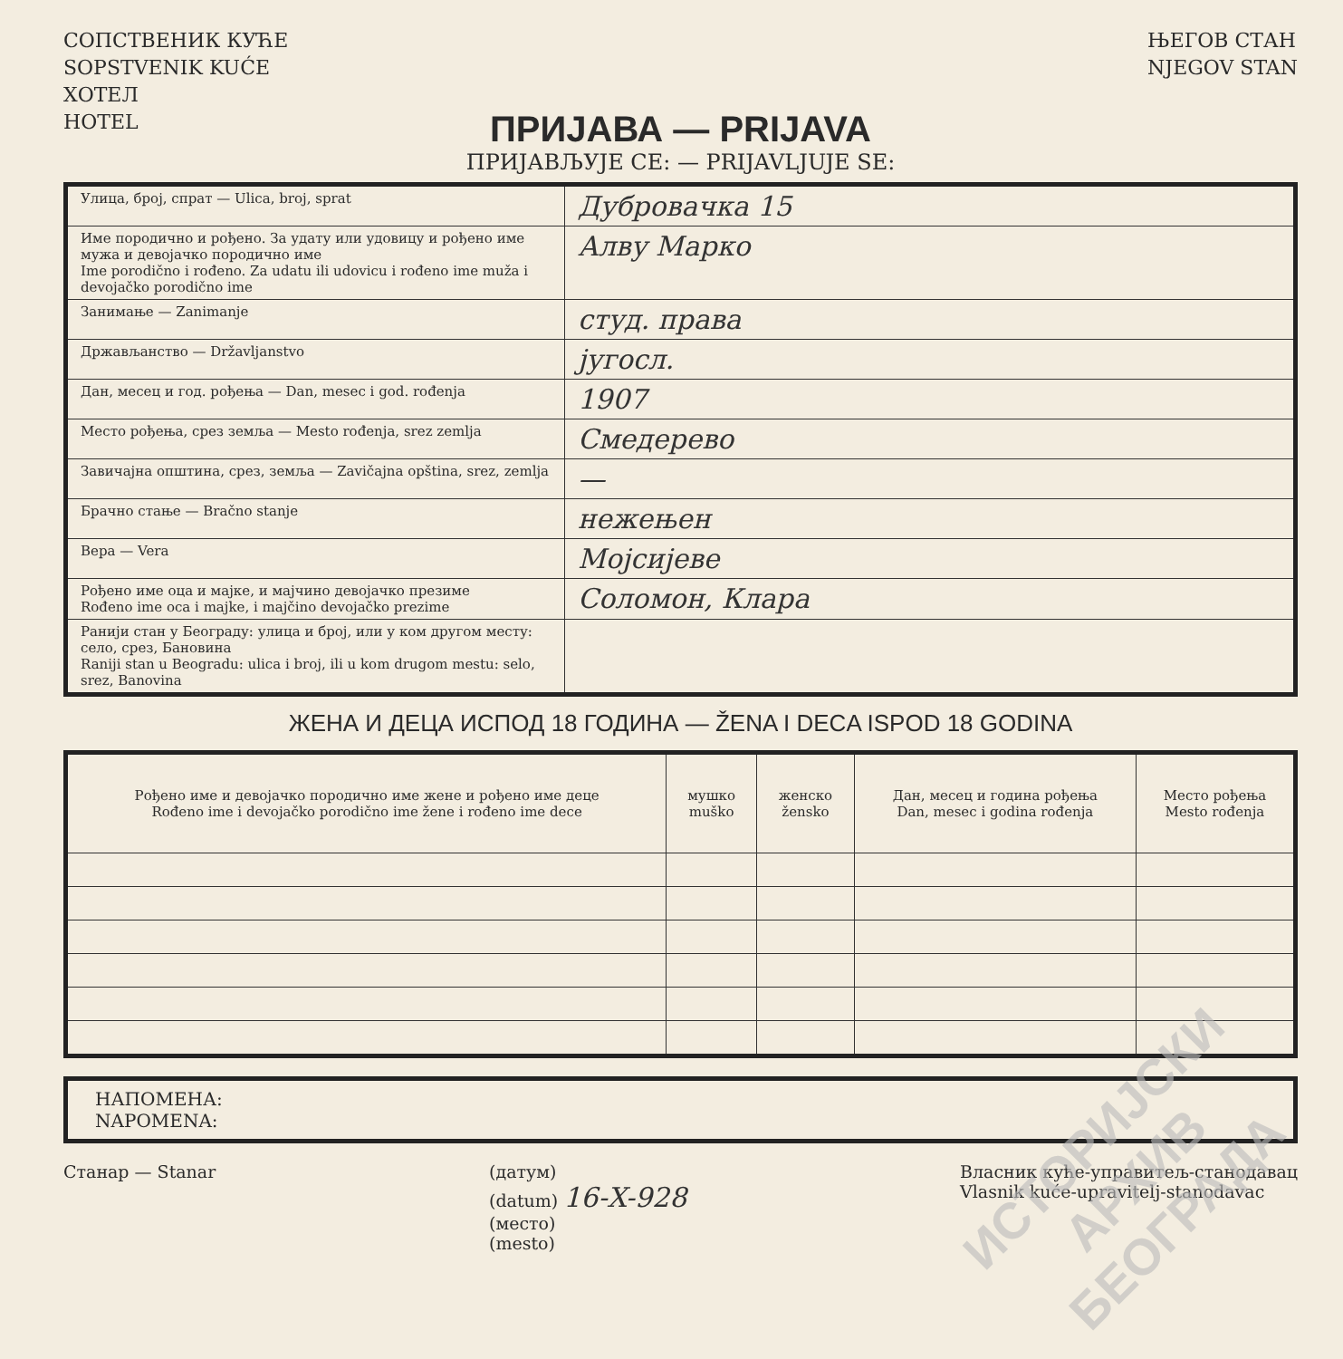СОПСТВЕНИК КУЋЕ
SOPSTVENIK KUĆE
ХОТЕЛ
HOTEL
ЊЕГОВ СТАН
NJEGOV STAN
ПРИЈАВА — PRIJAVA
ПРИЈАВЉУЈЕ СЕ: — PRIJAVLJUJE SE:
| Улица, број, спрат — Ulica, broj, sprat | Дубровачка 15 |
| Име породично и рођено. За удату или удовицу и рођено име мужа и девојачко породично име Ime porodično i rođeno. Za udatu ili udovicu i rođeno ime muža i devojačko porodično ime | Алву Марко |
| Занимање — Zanimanje | студ. права |
| Држављанство — Državljanstvo | југосл. |
| Дан, месец и год. рођења — Dan, mesec i god. rođenja | 1907 |
| Место рођења, срез земља — Mesto rođenja, srez zemlja | Смедерево |
| Завичајна општина, срез, земља — Zavičajna opština, srez, zemlja | — |
| Брачно стање — Bračno stanje | нежењен |
| Вера — Vera | Мојсијеве |
| Рођено име оца и мајке, и мајчино девојачко презиме Rođeno ime oca i majke, i majčino devojačko prezime | Соломон, Клара |
| Ранији стан у Београду: улица и број, или у ком другом месту: село, срез, Бановина Raniji stan u Beogradu: ulica i broj, ili u kom drugom mestu: selo, srez, Banovina | |
ЖЕНА И ДЕЦА ИСПОД 18 ГОДИНА — ŽENA I DECA ISPOD 18 GODINA
| Рођено име и девојачко породично име жене и рођено име деце Rođeno ime i devojačko porodično ime žene i rođeno ime dece | мушко muško | женско žensko | Дан, месец и година рођења Dan, mesec i godina rođenja | Место рођења Mesto rođenja |
| --- | --- | --- | --- | --- |
НАПОМЕНА:
NAPOMENA:
Станар — Stanar (датум)
(datum) 16-X-928
(место)
(mesto)
Власник куће-управитељ-станодавац
Vlasnik kuće-upravitelj-stanodavac
ИСТОРИЈСКИ
АРХИВ
БЕОГРАДА